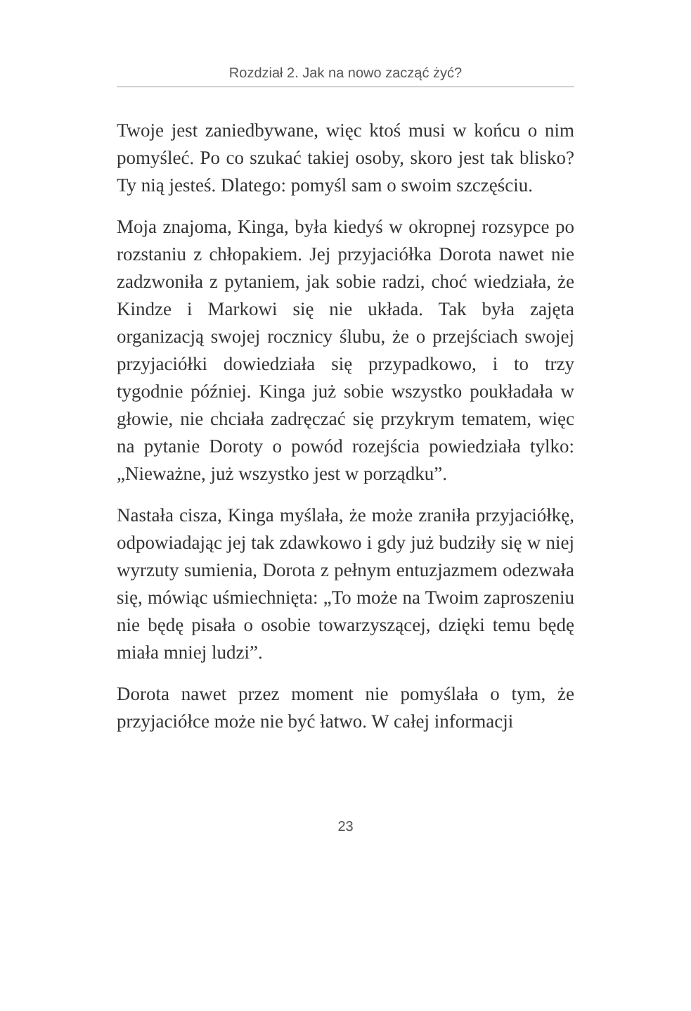Rozdział 2. Jak na nowo zacząć żyć?
Twoje jest zaniedbywane, więc ktoś musi w końcu o nim pomyśleć. Po co szukać takiej osoby, skoro jest tak blisko? Ty nią jesteś. Dlatego: pomyśl sam o swo­im szczęściu.
Moja znajoma, Kinga, była kiedyś w okropnej roz­sypce po rozstaniu z chłopakiem. Jej przyjaciółka Dorota nawet nie zadzwoniła z pytaniem, jak sobie radzi, choć wiedziała, że Kindze i Markowi się nie układa. Tak była zajęta organizacją swojej rocznicy ślubu, że o przejściach swojej przyjaciółki dowiedzia­ła się przypadkowo, i to trzy tygodnie później. Kinga już sobie wszystko poukładała w głowie, nie chcia­ła zadręczać się przykrym tematem, więc na pytanie Doroty o powód rozejścia powiedziała tylko: „Nie­ważne, już wszystko jest w porządku”.
Nastała cisza, Kinga myślała, że może zraniła przyja­ciółkę, odpowiadając jej tak zdawkowo i gdy już bu­dziły się w niej wyrzuty sumienia, Dorota z pełnym entuzjazmem odezwała się, mówiąc uśmiechnięta: „To może na Twoim zaproszeniu nie będę pisała o osobie towarzyszącej, dzięki temu będę miała mniej ludzi”.
Dorota nawet przez moment nie pomyślała o tym, że przyjaciółce może nie być łatwo. W całej informacji
23